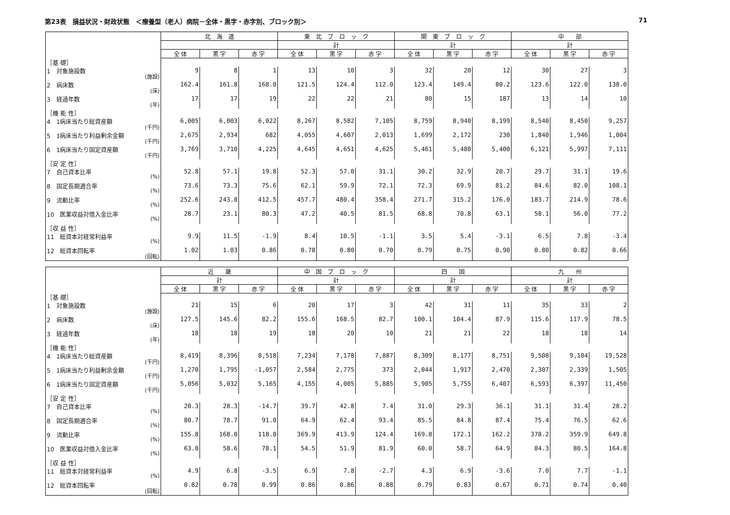第23表　損益状況・財政状態　＜療養型（老人）病院－全体・黒字・赤字別、ブロック別＞ 71
| | 北 海 道 | | | 東 北 ブ ロ ッ ク | | | 関 東 ブ ロ ッ ク | | | 中 部 | | |
| --- | --- | --- | --- | --- | --- | --- | --- | --- | --- | --- | --- | --- |
| | | | | 計 | | | 計 | | | 計 | | |
| | 全 体 | 黒 字 | 赤 字 | 全 体 | 黒 字 | 赤 字 | 全 体 | 黒 字 | 赤 字 | 全 体 | 黒 字 | 赤 字 |
| ［基 礎］ | | | | | | | | | | | | |
| 1 対象施設数 (施設) | 9 | 8 | 1 | 13 | 10 | 3 | 32 | 20 | 12 | 30 | 27 | 3 |
| 2 病床数 (床) | 162.4 | 161.8 | 168.0 | 121.5 | 124.4 | 112.0 | 123.4 | 149.4 | 80.2 | 123.6 | 122.0 | 138.0 |
| 3 経過年数 (年) | 17 | 17 | 19 | 22 | 22 | 21 | 80 | 15 | 187 | 13 | 14 | 10 |
| ［機 能 性］ | | | | | | | | | | | | |
| 4 1病床当たり総資産額 (千円) | 6,005 | 6,003 | 6,022 | 8,267 | 8,582 | 7,105 | 8,759 | 8,940 | 8,199 | 8,540 | 8,450 | 9,257 |
| 5 1病床当たり利益剰余金額 (千円) | 2,675 | 2,934 | 682 | 4,055 | 4,607 | 2,013 | 1,699 | 2,172 | 230 | 1,840 | 1,946 | 1,004 |
| 6 1病床当たり固定資産額 (千円) | 3,769 | 3,710 | 4,225 | 4,645 | 4,651 | 4,625 | 5,461 | 5,480 | 5,400 | 6,121 | 5,997 | 7,111 |
| ［安 定 性］ | | | | | | | | | | | | |
| 7 自己資本比率 (%) | 52.8 | 57.1 | 19.8 | 52.3 | 57.0 | 31.1 | 30.2 | 32.9 | 20.7 | 29.7 | 31.1 | 19.6 |
| 8 固定長期適合率 (%) | 73.6 | 73.3 | 75.6 | 62.1 | 59.9 | 72.1 | 72.3 | 69.9 | 81.2 | 84.6 | 82.0 | 108.1 |
| 9 流動比率 (%) | 252.6 | 243.0 | 412.5 | 457.7 | 480.4 | 358.4 | 271.7 | 315.2 | 176.0 | 183.7 | 214.9 | 78.6 |
| 10 医業収益対借入金比率 (%) | 28.7 | 23.1 | 80.3 | 47.2 | 40.5 | 81.5 | 68.8 | 70.8 | 63.1 | 58.1 | 56.0 | 77.2 |
| ［収 益 性］ | | | | | | | | | | | | |
| 11 総資本対経常利益率 (%) | 9.9 | 11.5 | -1.9 | 8.4 | 10.5 | -1.1 | 3.5 | 5.4 | -3.1 | 6.5 | 7.8 | -3.4 |
| 12 総資本回転率 (回転) | 1.02 | 1.03 | 0.86 | 0.78 | 0.80 | 0.70 | 0.79 | 0.75 | 0.90 | 0.80 | 0.82 | 0.66 |
| | 近 畿 | | | 中 国 ブ ロ ッ ク | | | 四 国 | | | 九 州 | | |
| --- | --- | --- | --- | --- | --- | --- | --- | --- | --- | --- | --- | --- |
| | 計 | | | 計 | | | 計 | | | 計 | | |
| | 全 体 | 黒 字 | 赤 字 | 全 体 | 黒 字 | 赤 字 | 全 体 | 黒 字 | 赤 字 | 全 体 | 黒 字 | 赤 字 |
| ［基 礎］ | | | | | | | | | | | | |
| 1 対象施設数 (施設) | 21 | 15 | 6 | 20 | 17 | 3 | 42 | 31 | 11 | 35 | 33 | 2 |
| 2 病床数 (床) | 127.5 | 145.6 | 82.2 | 155.6 | 168.5 | 82.7 | 100.1 | 104.4 | 87.9 | 115.6 | 117.9 | 78.5 |
| 3 経過年数 (年) | 18 | 18 | 19 | 18 | 20 | 10 | 21 | 21 | 22 | 18 | 18 | 14 |
| ［機 能 性］ | | | | | | | | | | | | |
| 4 1病床当たり総資産額 (千円) | 8,419 | 8,396 | 8,518 | 7,234 | 7,178 | 7,887 | 8,309 | 8,177 | 8,751 | 9,508 | 9,104 | 19,528 |
| 5 1病床当たり利益剰余金額 (千円) | 1,270 | 1,795 | -1,057 | 2,584 | 2,775 | 373 | 2,044 | 1,917 | 2,470 | 2,307 | 2,339 | 1,505 |
| 6 1病床当たり固定資産額 (千円) | 5,056 | 5,032 | 5,165 | 4,155 | 4,005 | 5,885 | 5,905 | 5,755 | 6,407 | 6,593 | 6,397 | 11,450 |
| ［安 定 性］ | | | | | | | | | | | | |
| 7 自己資本比率 (%) | 20.3 | 28.3 | -14.7 | 39.7 | 42.8 | 7.4 | 31.0 | 29.3 | 36.1 | 31.1 | 31.4 | 28.2 |
| 8 固定長期適合率 (%) | 80.7 | 78.7 | 91.0 | 64.9 | 62.4 | 93.4 | 85.5 | 84.8 | 87.4 | 75.4 | 76.5 | 62.6 |
| 9 流動比率 (%) | 155.8 | 168.0 | 118.0 | 369.9 | 413.9 | 124.4 | 169.8 | 172.1 | 162.2 | 378.2 | 359.9 | 649.8 |
| 10 医業収益対借入金比率 (%) | 63.0 | 58.6 | 78.1 | 54.5 | 51.9 | 81.9 | 60.0 | 58.7 | 64.9 | 84.3 | 80.5 | 164.8 |
| ［収 益 性］ | | | | | | | | | | | | |
| 11 総資本対経常利益率 (%) | 4.9 | 6.8 | -3.5 | 6.9 | 7.8 | -2.7 | 4.3 | 6.9 | -3.6 | 7.0 | 7.7 | -1.1 |
| 12 総資本回転率 (回転) | 0.82 | 0.78 | 0.99 | 0.86 | 0.86 | 0.88 | 0.79 | 0.83 | 0.67 | 0.71 | 0.74 | 0.40 |